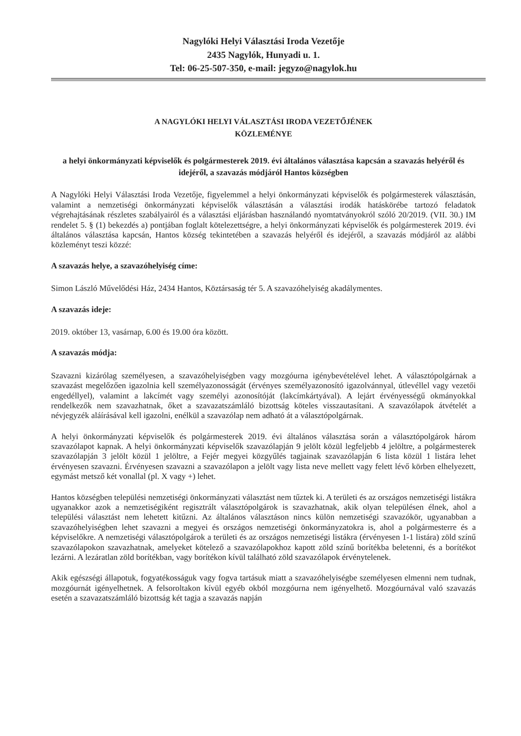Nagylóki Helyi Választási Iroda Vezetője
2435 Nagylók, Hunyadi u. 1.
Tel: 06-25-507-350, e-mail: jegyzo@nagylok.hu
A NAGYLÓKI HELYI VÁLASZTÁSI IRODA VEZETŐJÉNEK
KÖZLEMÉNYE
a helyi önkormányzati képviselők és polgármesterek 2019. évi általános választása kapcsán a szavazás helyéről és idejéről, a szavazás módjáról Hantos községben
A Nagylóki Helyi Választási Iroda Vezetője, figyelemmel a helyi önkormányzati képviselők és polgármesterek választásán, valamint a nemzetiségi önkormányzati képviselők választásán a választási irodák hatáskörébe tartozó feladatok végrehajtásának részletes szabályairól és a választási eljárásban használandó nyomtatványokról szóló 20/2019. (VII. 30.) IM rendelet 5. § (1) bekezdés a) pontjában foglalt kötelezettségre, a helyi önkormányzati képviselők és polgármesterek 2019. évi általános választása kapcsán, Hantos község tekintetében a szavazás helyéről és idejéről, a szavazás módjáról az alábbi közleményt teszi közzé:
A szavazás helye, a szavazóhelyiség címe:
Simon László Művelődési Ház, 2434 Hantos, Köztársaság tér 5. A szavazóhelyiség akadálymentes.
A szavazás ideje:
2019. október 13, vasárnap, 6.00 és 19.00 óra között.
A szavazás módja:
Szavazni kizárólag személyesen, a szavazóhelyiségben vagy mozgóurna igénybevételével lehet. A választópolgárnak a szavazást megelőzően igazolnia kell személyazonosságát (érvényes személyazonosító igazolvánnyal, útlevéllel vagy vezetői engedéllyel), valamint a lakcímét vagy személyi azonosítóját (lakcímkártyával). A lejárt érvényességű okmányokkal rendelkezők nem szavazhatnak, őket a szavazatszámláló bizottság köteles visszautasítani. A szavazólapok átvételét a névjegyzék aláírásával kell igazolni, enélkül a szavazólap nem adható át a választópolgárnak.
A helyi önkormányzati képviselők és polgármesterek 2019. évi általános választása során a választópolgárok három szavazólapot kapnak. A helyi önkormányzati képviselők szavazólapján 9 jelölt közül legfeljebb 4 jelöltre, a polgármesterek szavazólapján 3 jelölt közül 1 jelöltre, a Fejér megyei közgyűlés tagjainak szavazólapján 6 lista közül 1 listára lehet érvényesen szavazni. Érvényesen szavazni a szavazólapon a jelölt vagy lista neve mellett vagy felett lévő körben elhelyezett, egymást metsző két vonallal (pl. X vagy +) lehet.
Hantos községben települési nemzetiségi önkormányzati választást nem tűztek ki. A területi és az országos nemzetiségi listákra ugyanakkor azok a nemzetiségiként regisztrált választópolgárok is szavazhatnak, akik olyan településen élnek, ahol a települési választást nem lehetett kitűzni. Az általános választáson nincs külön nemzetiségi szavazókör, ugyanabban a szavazóhelyiségben lehet szavazni a megyei és országos nemzetiségi önkormányzatokra is, ahol a polgármesterre és a képviselőkre. A nemzetiségi választópolgárok a területi és az országos nemzetiségi listákra (érvényesen 1-1 listára) zöld színű szavazólapokon szavazhatnak, amelyeket kötelező a szavazólapokhoz kapott zöld színű borítékba beletenni, és a borítékot lezárni. A lezáratlan zöld borítékban, vagy borítékon kívül található zöld szavazólapok érvénytelenek.
Akik egészségi állapotuk, fogyatékosságuk vagy fogva tartásuk miatt a szavazóhelyiségbe személyesen elmenni nem tudnak, mozgóurnát igényelhetnek. A felsoroltakon kívül egyéb okból mozgóurna nem igényelhető. Mozgóurnával való szavazás esetén a szavazatszámláló bizottság két tagja a szavazás napján